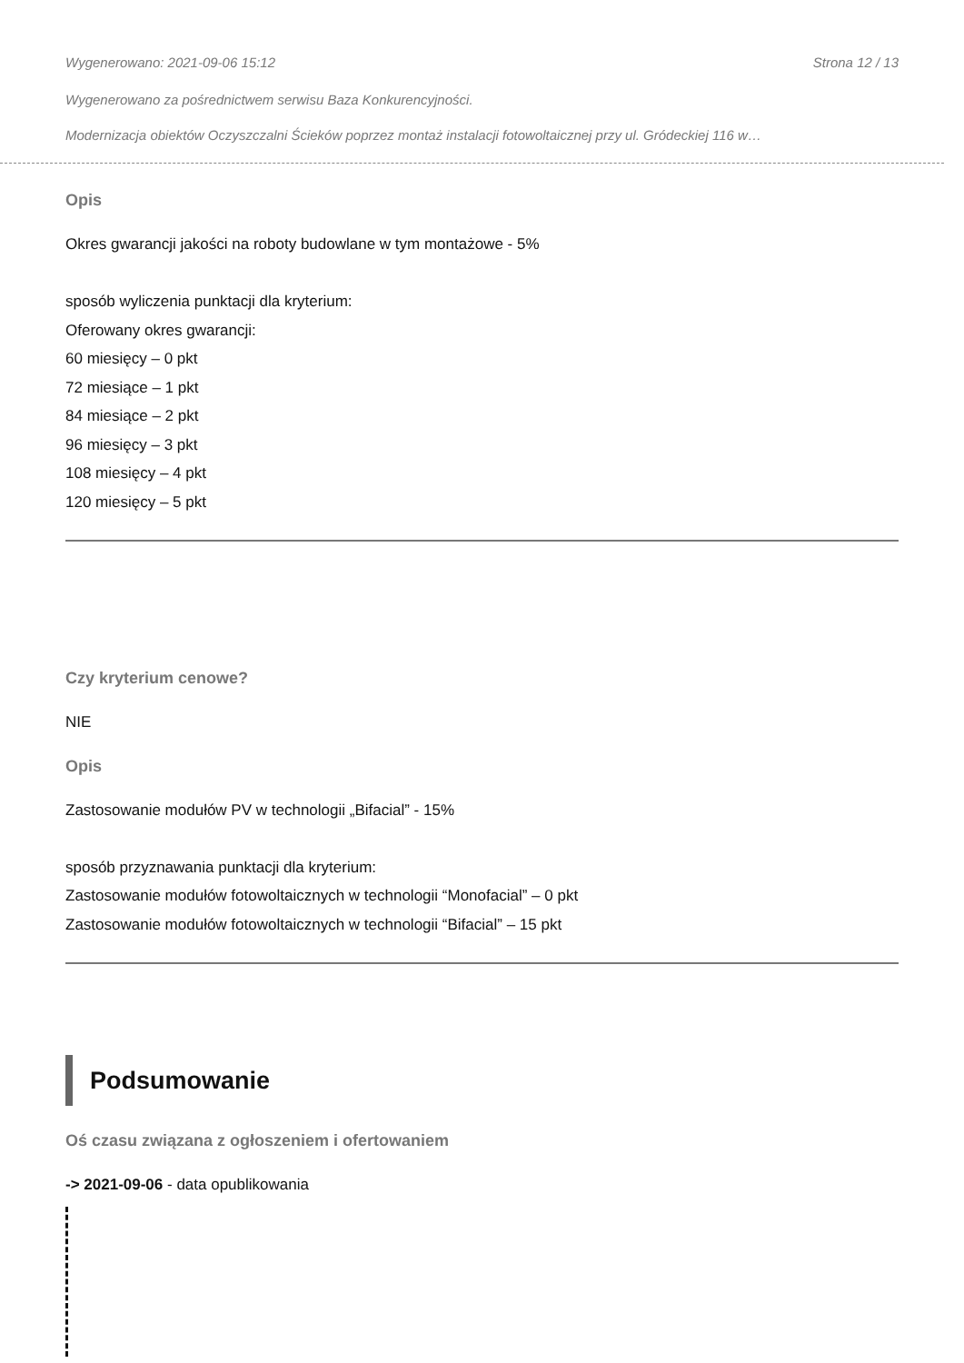Wygenerowano: 2021-09-06 15:12 Strona 12 / 13
Wygenerowano za pośrednictwem serwisu Baza Konkurencyjności.
Modernizacja obiektów Oczyszczalni Ścieków poprzez montaż instalacji fotowoltaicznej przy ul. Gródeckiej 116 w…
Opis
Okres gwarancji jakości na roboty budowlane w tym montażowe - 5%
sposób wyliczenia punktacji dla kryterium:
Oferowany okres gwarancji:
60 miesięcy – 0 pkt
72 miesiące – 1 pkt
84 miesiące – 2 pkt
96 miesięcy – 3 pkt
108 miesięcy – 4 pkt
120 miesięcy – 5 pkt
Czy kryterium cenowe?
NIE
Opis
Zastosowanie modułów PV w technologii „Bifacial” - 15%
sposób przyznawania punktacji dla kryterium:
Zastosowanie modułów fotowoltaicznych w technologii “Monofacial” – 0 pkt
Zastosowanie modułów fotowoltaicznych w technologii “Bifacial” – 15 pkt
Podsumowanie
Oś czasu związana z ogłoszeniem i ofertowaniem
-> 2021-09-06 - data opublikowania